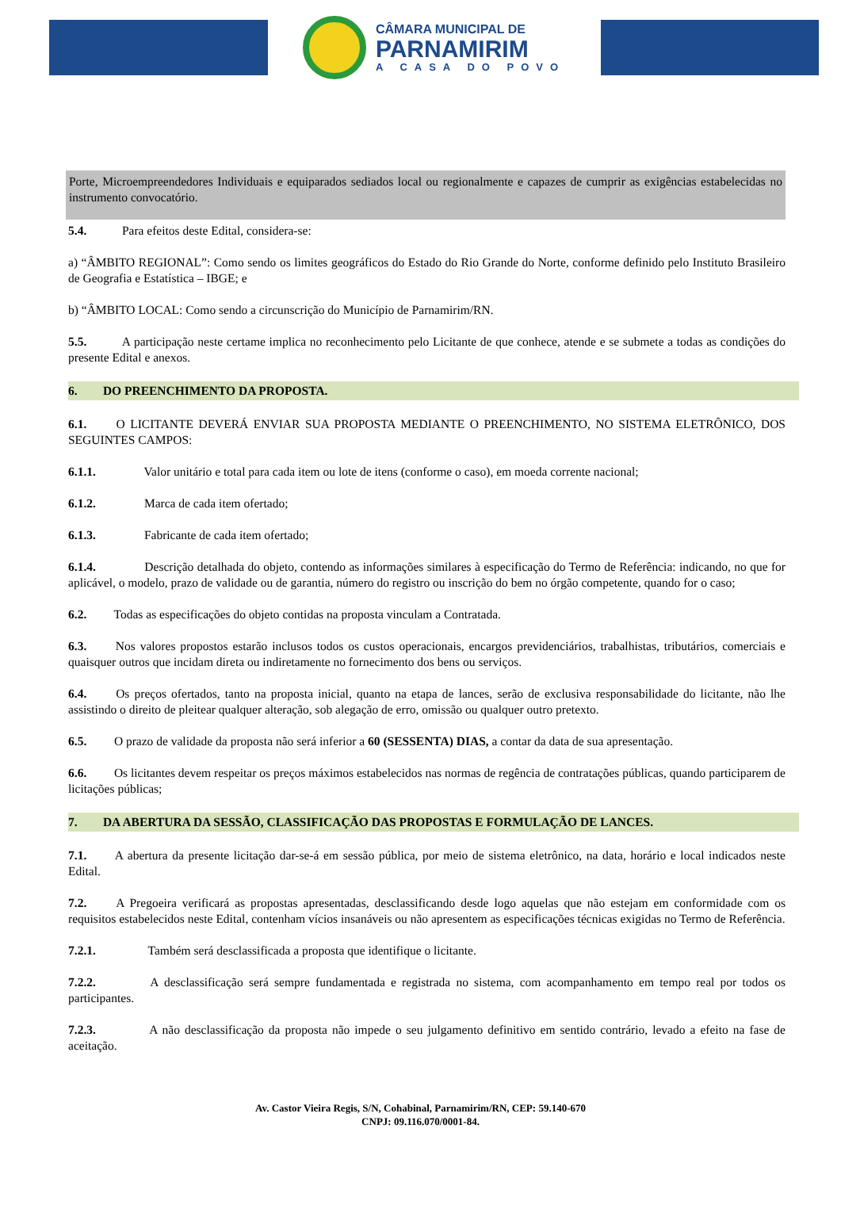CÂMARA MUNICIPAL DE
PARNAMIRIM
A CASA DO POVO
Porte, Microempreendedores Individuais e equiparados sediados local ou regionalmente e capazes de cumprir as exigências estabelecidas no instrumento convocatório.
5.4. Para efeitos deste Edital, considera-se:
a) “ÂMBITO REGIONAL”: Como sendo os limites geográficos do Estado do Rio Grande do Norte, conforme definido pelo Instituto Brasileiro de Geografia e Estatística – IBGE; e
b) “ÂMBITO LOCAL: Como sendo a circunscrição do Município de Parnamirim/RN.
5.5. A participação neste certame implica no reconhecimento pelo Licitante de que conhece, atende e se submete a todas as condições do presente Edital e anexos.
6. DO PREENCHIMENTO DA PROPOSTA.
6.1. O LICITANTE DEVERÁ ENVIAR SUA PROPOSTA MEDIANTE O PREENCHIMENTO, NO SISTEMA ELETRÔNICO, DOS SEGUINTES CAMPOS:
6.1.1. Valor unitário e total para cada item ou lote de itens (conforme o caso), em moeda corrente nacional;
6.1.2. Marca de cada item ofertado;
6.1.3. Fabricante de cada item ofertado;
6.1.4. Descrição detalhada do objeto, contendo as informações similares à especificação do Termo de Referência: indicando, no que for aplicável, o modelo, prazo de validade ou de garantia, número do registro ou inscrição do bem no órgão competente, quando for o caso;
6.2. Todas as especificações do objeto contidas na proposta vinculam a Contratada.
6.3. Nos valores propostos estarão inclusos todos os custos operacionais, encargos previdenciários, trabalhistas, tributários, comerciais e quaisquer outros que incidam direta ou indiretamente no fornecimento dos bens ou serviços.
6.4. Os preços ofertados, tanto na proposta inicial, quanto na etapa de lances, serão de exclusiva responsabilidade do licitante, não lhe assistindo o direito de pleitear qualquer alteração, sob alegação de erro, omissão ou qualquer outro pretexto.
6.5. O prazo de validade da proposta não será inferior a 60 (SESSENTA) DIAS, a contar da data de sua apresentação.
6.6. Os licitantes devem respeitar os preços máximos estabelecidos nas normas de regência de contratações públicas, quando participarem de licitações públicas;
7. DA ABERTURA DA SESSÃO, CLASSIFICAÇÃO DAS PROPOSTAS E FORMULAÇÃO DE LANCES.
7.1. A abertura da presente licitação dar-se-á em sessão pública, por meio de sistema eletrônico, na data, horário e local indicados neste Edital.
7.2. A Pregoeira verificará as propostas apresentadas, desclassificando desde logo aquelas que não estejam em conformidade com os requisitos estabelecidos neste Edital, contenham vícios insanáveis ou não apresentem as especificações técnicas exigidas no Termo de Referência.
7.2.1. Também será desclassificada a proposta que identifique o licitante.
7.2.2. A desclassificação será sempre fundamentada e registrada no sistema, com acompanhamento em tempo real por todos os participantes.
7.2.3. A não desclassificação da proposta não impede o seu julgamento definitivo em sentido contrário, levado a efeito na fase de aceitação.
Av. Castor Vieira Regis, S/N, Cohabinal, Parnamirim/RN, CEP: 59.140-670
CNPJ: 09.116.070/0001-84.